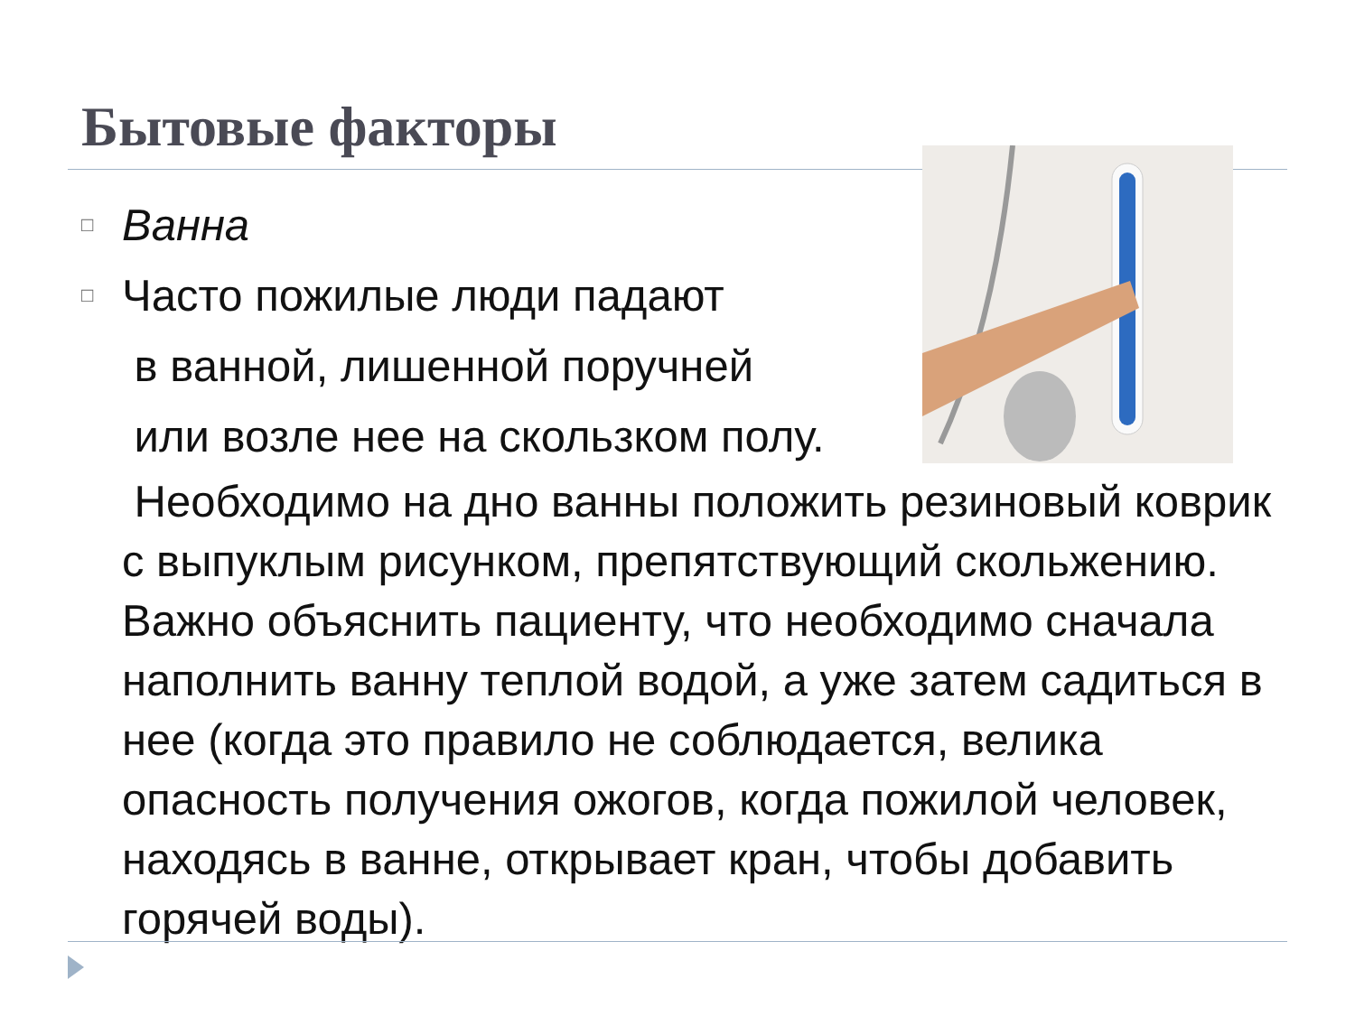Бытовые факторы
□ Ванна
□ Часто пожилые люди падают
в ванной, лишенной поручней
или возле нее на скользком полу.
Необходимо на дно ванны положить резиновый коврик с выпуклым рисунком, препятствующий скольжению. Важно объяснить пациенту, что необходимо сначала наполнить ванну теплой водой, а уже затем садиться в нее (когда это правило не соблюдается, велика опасность получения ожогов, когда пожилой человек, находясь в ванне, открывает кран, чтобы добавить горячей воды).